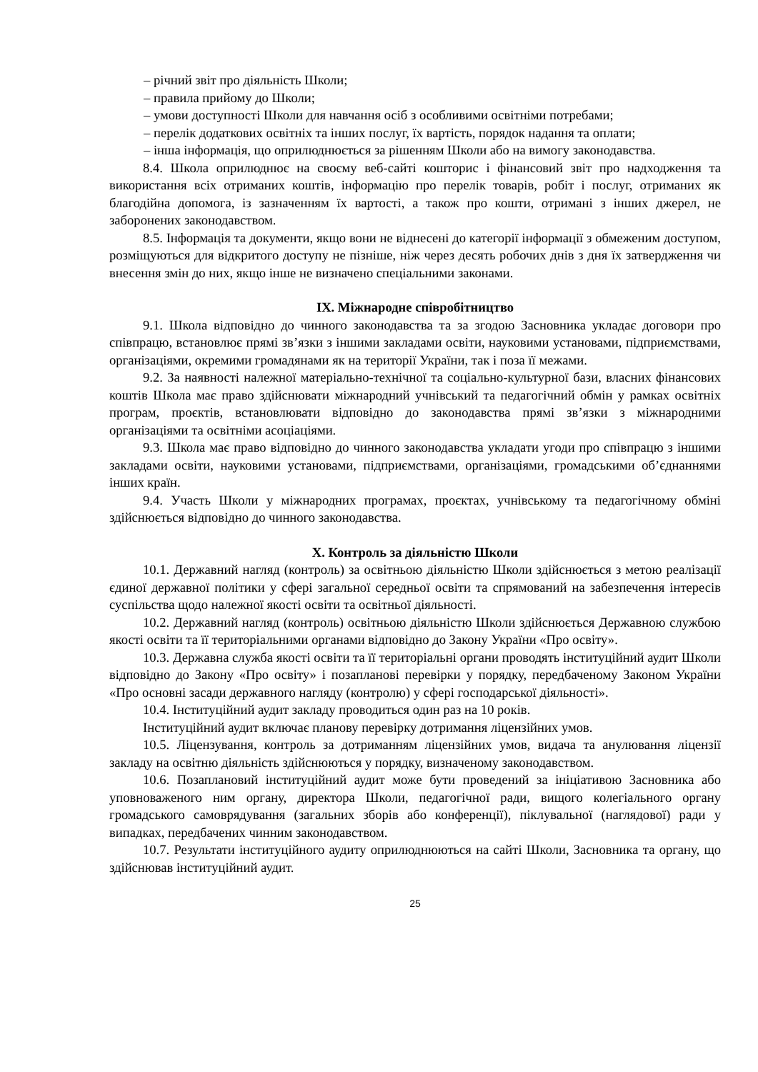– річний звіт про діяльність Школи;
– правила прийому до Школи;
– умови доступності Школи для навчання осіб з особливими освітніми потребами;
– перелік додаткових освітніх та інших послуг, їх вартість, порядок надання та оплати;
– інша інформація, що оприлюднюється за рішенням Школи або на вимогу законодавства.
8.4. Школа оприлюднює на своєму веб-сайті кошторис і фінансовий звіт про надходження та використання всіх отриманих коштів, інформацію про перелік товарів, робіт і послуг, отриманих як благодійна допомога, із зазначенням їх вартості, а також про кошти, отримані з інших джерел, не заборонених законодавством.
8.5. Інформація та документи, якщо вони не віднесені до категорії інформації з обмеженим доступом, розміщуються для відкритого доступу не пізніше, ніж через десять робочих днів з дня їх затвердження чи внесення змін до них, якщо інше не визначено спеціальними законами.
IX. Міжнародне співробітництво
9.1. Школа відповідно до чинного законодавства та за згодою Засновника укладає договори про співпрацю, встановлює прямі зв’язки з іншими закладами освіти, науковими установами, підприємствами, організаціями, окремими громадянами як на території України, так і поза її межами.
9.2. За наявності належної матеріально-технічної та соціально-культурної бази, власних фінансових коштів Школа має право здійснювати міжнародний учнівський та педагогічний обмін у рамках освітніх програм, проєктів, встановлювати відповідно до законодавства прямі зв’язки з міжнародними організаціями та освітніми асоціаціями.
9.3. Школа має право відповідно до чинного законодавства укладати угоди про співпрацю з іншими закладами освіти, науковими установами, підприємствами, організаціями, громадськими об’єднаннями інших країн.
9.4. Участь Школи у міжнародних програмах, проєктах, учнівському та педагогічному обміні здійснюється відповідно до чинного законодавства.
X. Контроль за діяльністю Школи
10.1. Державний нагляд (контроль) за освітньою діяльністю Школи здійснюється з метою реалізації єдиної державної політики у сфері загальної середньої освіти та спрямований на забезпечення інтересів суспільства щодо належної якості освіти та освітньої діяльності.
10.2. Державний нагляд (контроль) освітньою діяльністю Школи здійснюється Державною службою якості освіти та її територіальними органами відповідно до Закону України «Про освіту».
10.3. Державна служба якості освіти та її територіальні органи проводять інституційний аудит Школи відповідно до Закону «Про освіту» і позапланові перевірки у порядку, передбаченому Законом України «Про основні засади державного нагляду (контролю) у сфері господарської діяльності».
10.4. Інституційний аудит закладу проводиться один раз на 10 років.
Інституційний аудит включає планову перевірку дотримання ліцензійних умов.
10.5. Ліцензування, контроль за дотриманням ліцензійних умов, видача та анулювання ліцензії закладу на освітню діяльність здійснюються у порядку, визначеному законодавством.
10.6. Позаплановий інституційний аудит може бути проведений за ініціативою Засновника або уповноваженого ним органу, директора Школи, педагогічної ради, вищого колегіального органу громадського самоврядування (загальних зборів або конференції), піклувальної (наглядової) ради у випадках, передбачених чинним законодавством.
10.7. Результати інституційного аудиту оприлюднюються на сайті Школи, Засновника та органу, що здійснював інституційний аудит.
25